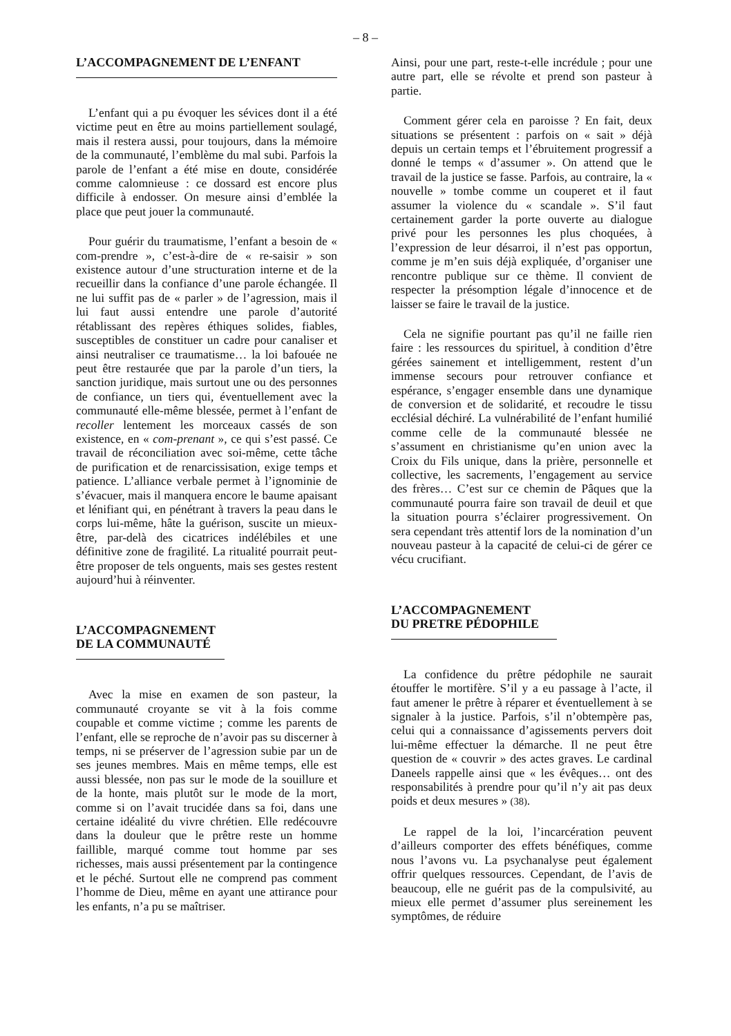– 8 –
L’ACCOMPAGNEMENT DE L’ENFANT
L’enfant qui a pu évoquer les sévices dont il a été victime peut en être au moins partiellement soulagé, mais il restera aussi, pour toujours, dans la mémoire de la communauté, l’emblème du mal subi. Parfois la parole de l’enfant a été mise en doute, considérée comme calomnieuse : ce dossard est encore plus difficile à endosser. On mesure ainsi d’emblée la place que peut jouer la communauté.
Pour guérir du traumatisme, l’enfant a besoin de « com-prendre », c’est-à-dire de « re-saisir » son existence autour d’une structuration interne et de la recueillir dans la confiance d’une parole échangée. Il ne lui suffit pas de « parler » de l’agression, mais il lui faut aussi entendre une parole d’autorité rétablissant des repères éthiques solides, fiables, susceptibles de constituer un cadre pour canaliser et ainsi neutraliser ce traumatisme… la loi bafouée ne peut être restaurée que par la parole d’un tiers, la sanction juridique, mais surtout une ou des personnes de confiance, un tiers qui, éventuellement avec la communauté elle-même blessée, permet à l’enfant de recoller lentement les morceaux cassés de son existence, en « com-prenant », ce qui s’est passé. Ce travail de réconciliation avec soi-même, cette tâche de purification et de renarcissisation, exige temps et patience. L’alliance verbale permet à l’ignominie de s’évacuer, mais il manquera encore le baume apaisant et lénifiant qui, en pénétrant à travers la peau dans le corps lui-même, hâte la guérison, suscite un mieux-être, par-delà des cicatrices indélébiles et une définitive zone de fragilité. La ritualité pourrait peut-être proposer de tels onguents, mais ses gestes restent aujourd’hui à réinventer.
L’ACCOMPAGNEMENT
DE LA COMMUNAUTÉ
Avec la mise en examen de son pasteur, la communauté croyante se vit à la fois comme coupable et comme victime ; comme les parents de l’enfant, elle se reproche de n’avoir pas su discerner à temps, ni se préserver de l’agression subie par un de ses jeunes membres. Mais en même temps, elle est aussi blessée, non pas sur le mode de la souillure et de la honte, mais plutôt sur le mode de la mort, comme si on l’avait trucidée dans sa foi, dans une certaine idéalité du vivre chrétien. Elle redécouvre dans la douleur que le prêtre reste un homme faillible, marqué comme tout homme par ses richesses, mais aussi présentement par la contingence et le péché. Surtout elle ne comprend pas comment l’homme de Dieu, même en ayant une attirance pour les enfants, n’a pu se maîtriser.
Ainsi, pour une part, reste-t-elle incrédule ; pour une autre part, elle se révolte et prend son pasteur à partie.
Comment gérer cela en paroisse ? En fait, deux situations se présentent : parfois on « sait » déjà depuis un certain temps et l’ébruitement progressif a donné le temps « d’assumer ». On attend que le travail de la justice se fasse. Parfois, au contraire, la « nouvelle » tombe comme un couperet et il faut assumer la violence du « scandale ». S’il faut certainement garder la porte ouverte au dialogue privé pour les personnes les plus choquées, à l’expression de leur désarroi, il n’est pas opportun, comme je m’en suis déjà expliquée, d’organiser une rencontre publique sur ce thème. Il convient de respecter la présomption légale d’innocence et de laisser se faire le travail de la justice.
Cela ne signifie pourtant pas qu’il ne faille rien faire : les ressources du spirituel, à condition d’être gérées sainement et intelligemment, restent d’un immense secours pour retrouver confiance et espérance, s’engager ensemble dans une dynamique de conversion et de solidarité, et recoudre le tissu ecclésial déchiré. La vulnérabilité de l’enfant humilié comme celle de la communauté blessée ne s’assument en christianisme qu’en union avec la Croix du Fils unique, dans la prière, personnelle et collective, les sacrements, l’engagement au service des frères… C’est sur ce chemin de Pâques que la communauté pourra faire son travail de deuil et que la situation pourra s’éclairer progressivement. On sera cependant très attentif lors de la nomination d’un nouveau pasteur à la capacité de celui-ci de gérer ce vécu crucifiant.
L’ACCOMPAGNEMENT
DU PRETRE PÉDOPHILE
La confidence du prêtre pédophile ne saurait étouffer le mortifère. S’il y a eu passage à l’acte, il faut amener le prêtre à réparer et éventuellement à se signaler à la justice. Parfois, s’il n’obtempère pas, celui qui a connaissance d’agissements pervers doit lui-même effectuer la démarche. Il ne peut être question de « couvrir » des actes graves. Le cardinal Daneels rappelle ainsi que « les évêques… ont des responsabilités à prendre pour qu’il n’y ait pas deux poids et deux mesures » (38).
Le rappel de la loi, l’incarcération peuvent d’ailleurs comporter des effets bénéfiques, comme nous l’avons vu. La psychanalyse peut également offrir quelques ressources. Cependant, de l’avis de beaucoup, elle ne guérit pas de la compulsivité, au mieux elle permet d’assumer plus sereinement les symptômes, de réduire